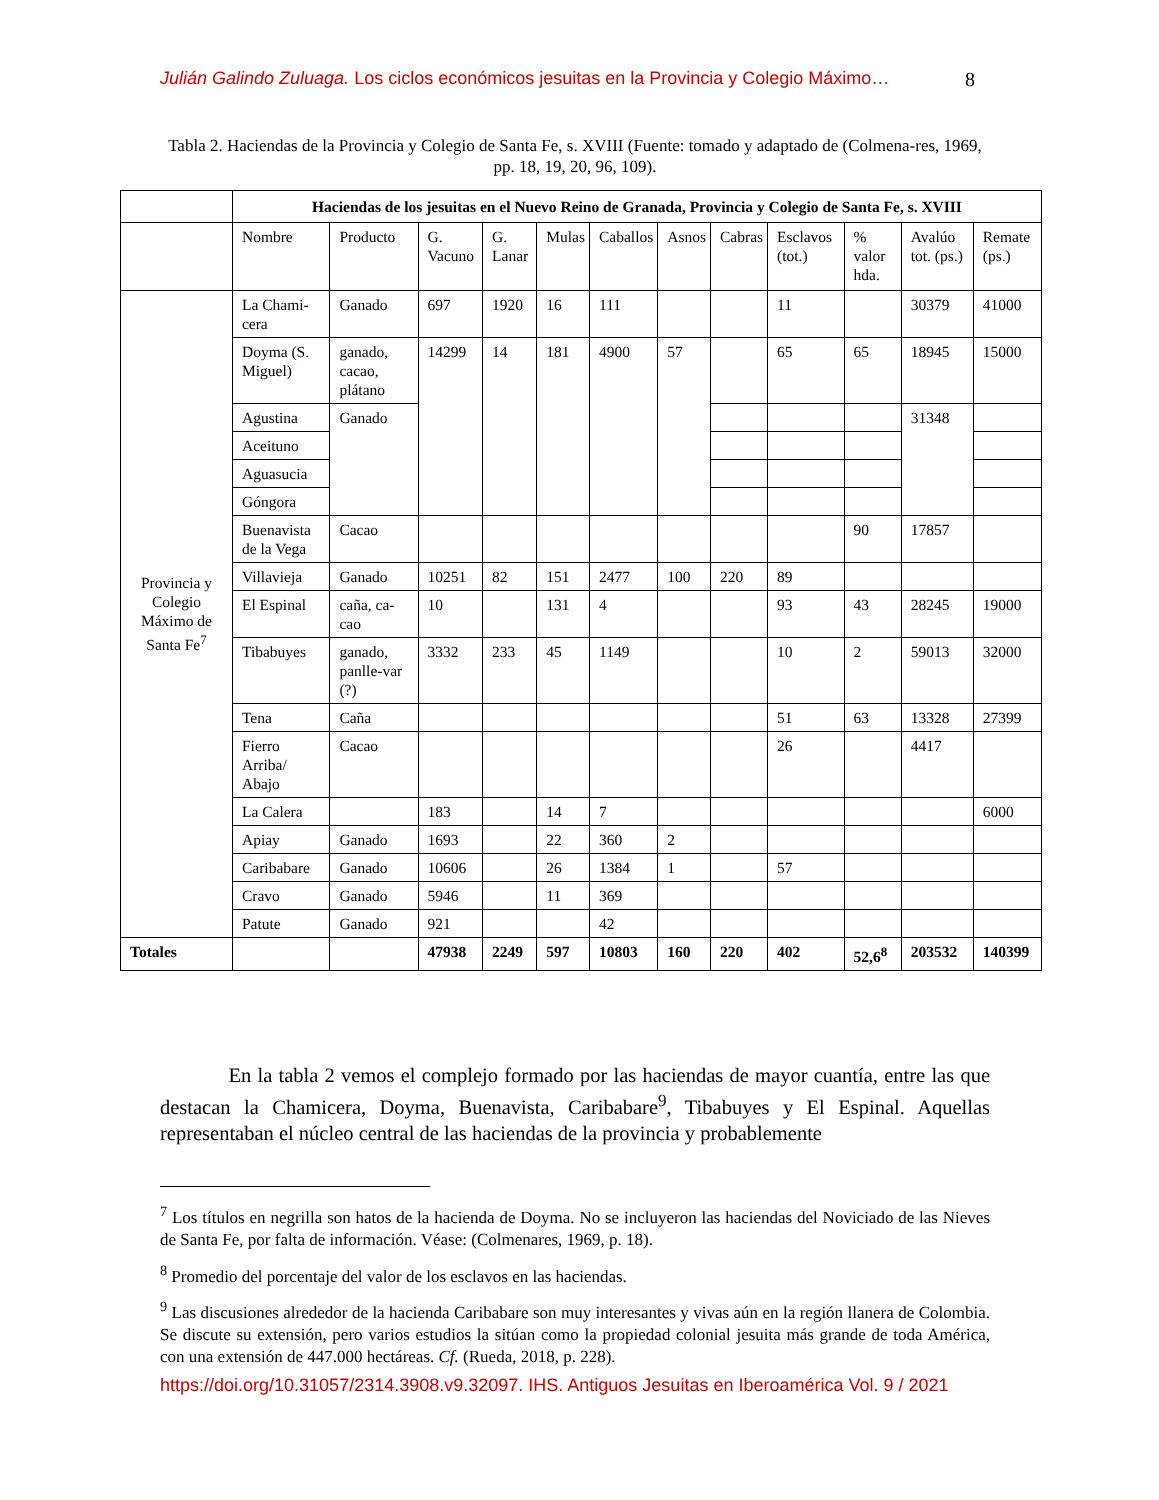Julián Galindo Zuluaga. Los ciclos económicos jesuitas en la Provincia y Colegio Máximo… 8
Tabla 2. Haciendas de la Provincia y Colegio de Santa Fe, s. XVIII (Fuente: tomado y adaptado de (Colmena-res, 1969, pp. 18, 19, 20, 96, 109).
| | Haciendas de los jesuitas en el Nuevo Reino de Granada, Provincia y Colegio de Santa Fe, s. XVIII | | | | | | | | | | | |
| | Nombre | Producto | G. Vacuno | G. Lanar | Mulas | Caballos | Asnos | Cabras | Esclavos (tot.) | % valor hda. | Avalúo tot. (ps.) | Remate (ps.) |
| Provincia y Colegio Máximo de Santa Fe<sup>7</sup> | La Chami-cera | Ganado | 697 | 1920 | 16 | 111 | | | 11 | | 30379 | 41000 |
| | Doyma (S. Miguel) | ganado, cacao, plátano | 14299 | 14 | 181 | 4900 | 57 | | 65 | 65 | 18945 | 15000 |
| | Agustina | Ganado | | | | | | | | | 31348 | |
| | Aceituno | | | | | | | | | | | |
| | Aguasucia | | | | | | | | | | | |
| | Góngora | | | | | | | | | | | |
| | Buenavista de la Vega | Cacao | | | | | | | | 90 | 17857 | |
| | Villavieja | Ganado | 10251 | 82 | 151 | 2477 | 100 | 220 | 89 | | | |
| | El Espinal | caña, ca-cao | 10 | | 131 | 4 | | | 93 | 43 | 28245 | 19000 |
| | Tibabuyes | ganado, panlle-var (?) | 3332 | 233 | 45 | 1149 | | | 10 | 2 | 59013 | 32000 |
| | Tena | Caña | | | | | | | 51 | 63 | 13328 | 27399 |
| | Fierro Arriba/ Abajo | Cacao | | | | | | | 26 | | 4417 | |
| | La Calera | | 183 | | 14 | 7 | | | | | | 6000 |
| | Apiay | Ganado | 1693 | | 22 | 360 | 2 | | | | | |
| | Caribabare | Ganado | 10606 | | 26 | 1384 | 1 | | 57 | | | |
| | Cravo | Ganado | 5946 | | 11 | 369 | | | | | | |
| | Patute | Ganado | 921 | | | 42 | | | | | | |
| Totales | | | 47938 | 2249 | 597 | 10803 | 160 | 220 | 402 | 52,6<sup>8</sup> | 203532 | 140399 |
En la tabla 2 vemos el complejo formado por las haciendas de mayor cuantía, entre las que destacan la Chamicera, Doyma, Buenavista, Caribabare<sup>9</sup>, Tibabuyes y El Espinal. Aquellas representaban el núcleo central de las haciendas de la provincia y probablemente
<sup>7</sup> Los títulos en negrilla son hatos de la hacienda de Doyma. No se incluyeron las haciendas del Noviciado de las Nieves de Santa Fe, por falta de información. Véase: (Colmenares, 1969, p. 18).
<sup>8</sup> Promedio del porcentaje del valor de los esclavos en las haciendas.
<sup>9</sup> Las discusiones alrededor de la hacienda Caribabare son muy interesantes y vivas aún en la región llanera de Colombia. Se discute su extensión, pero varios estudios la sitúan como la propiedad colonial jesuita más grande de toda América, con una extensión de 447.000 hectáreas. Cf. (Rueda, 2018, p. 228).
https://doi.org/10.31057/2314.3908.v9.32097. IHS. Antiguos Jesuitas en Iberoamérica Vol. 9 / 2021